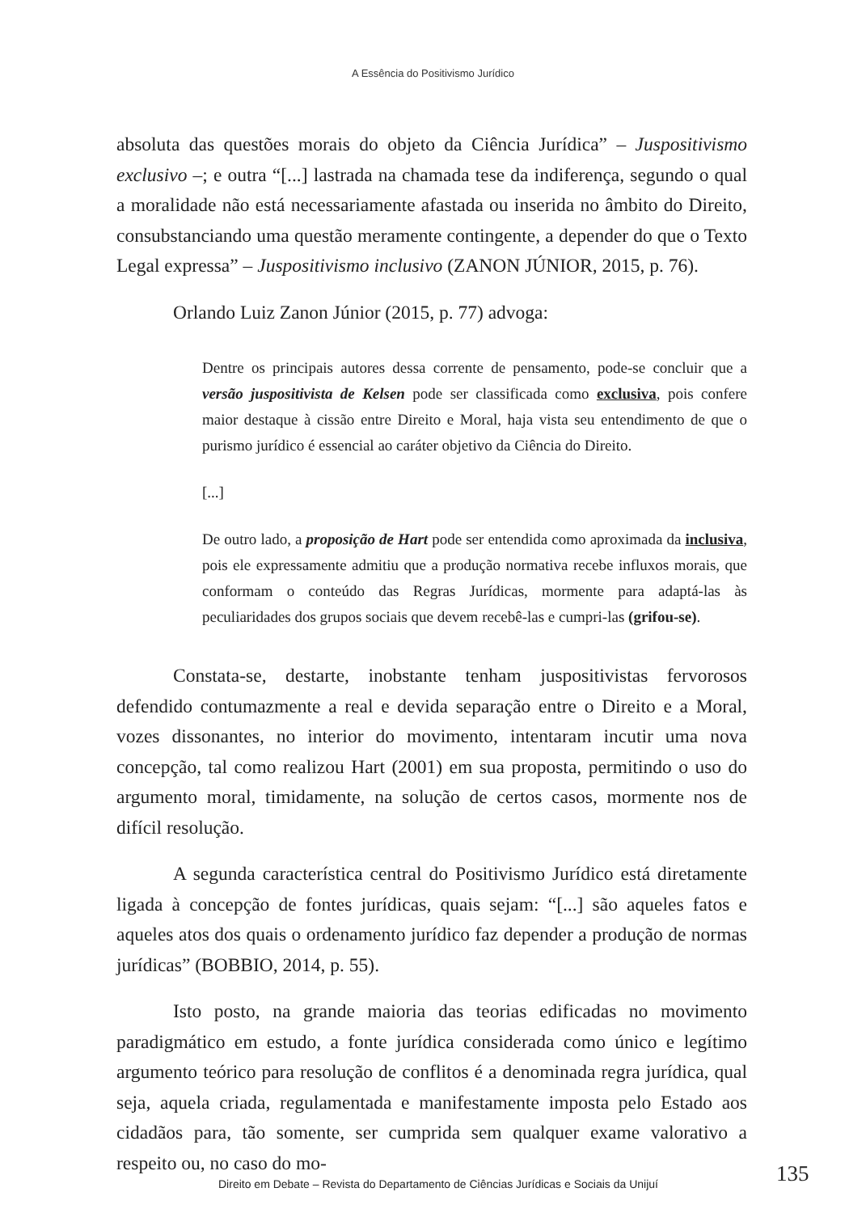A Essência do Positivismo Jurídico
absoluta das questões morais do objeto da Ciência Jurídica” – Juspositivismo exclusivo –; e outra “[...] lastrada na chamada tese da indiferença, segundo o qual a moralidade não está necessariamente afastada ou inserida no âmbito do Direito, consubstanciando uma questão meramente contingente, a depender do que o Texto Legal expressa” – Juspositivismo inclusivo (ZANON JÚNIOR, 2015, p. 76).
Orlando Luiz Zanon Júnior (2015, p. 77) advoga:
Dentre os principais autores dessa corrente de pensamento, pode-se concluir que a versão juspositivista de Kelsen pode ser classificada como exclusiva, pois confere maior destaque à cissão entre Direito e Moral, haja vista seu entendimento de que o purismo jurídico é essencial ao caráter objetivo da Ciência do Direito.
[...]
De outro lado, a proposição de Hart pode ser entendida como aproximada da inclusiva, pois ele expressamente admitiu que a produção normativa recebe influxos morais, que conformam o conteúdo das Regras Jurídicas, mormente para adaptá-las às peculiaridades dos grupos sociais que devem recebê-las e cumpri-las (grifou-se).
Constata-se, destarte, inobstante tenham juspositivistas fervorosos defendido contumazmente a real e devida separação entre o Direito e a Moral, vozes dissonantes, no interior do movimento, intentaram incutir uma nova concepção, tal como realizou Hart (2001) em sua proposta, permitindo o uso do argumento moral, timidamente, na solução de certos casos, mormente nos de difícil resolução.
A segunda característica central do Positivismo Jurídico está diretamente ligada à concepção de fontes jurídicas, quais sejam: “[...] são aqueles fatos e aqueles atos dos quais o ordenamento jurídico faz depender a produção de normas jurídicas” (BOBBIO, 2014, p. 55).
Isto posto, na grande maioria das teorias edificadas no movimento paradigmático em estudo, a fonte jurídica considerada como único e legítimo argumento teórico para resolução de conflitos é a denominada regra jurídica, qual seja, aquela criada, regulamentada e manifestamente imposta pelo Estado aos cidadãos para, tão somente, ser cumprida sem qualquer exame valorativo a respeito ou, no caso do mo-
Direito em Debate – Revista do Departamento de Ciências Jurídicas e Sociais da Unijuí 135